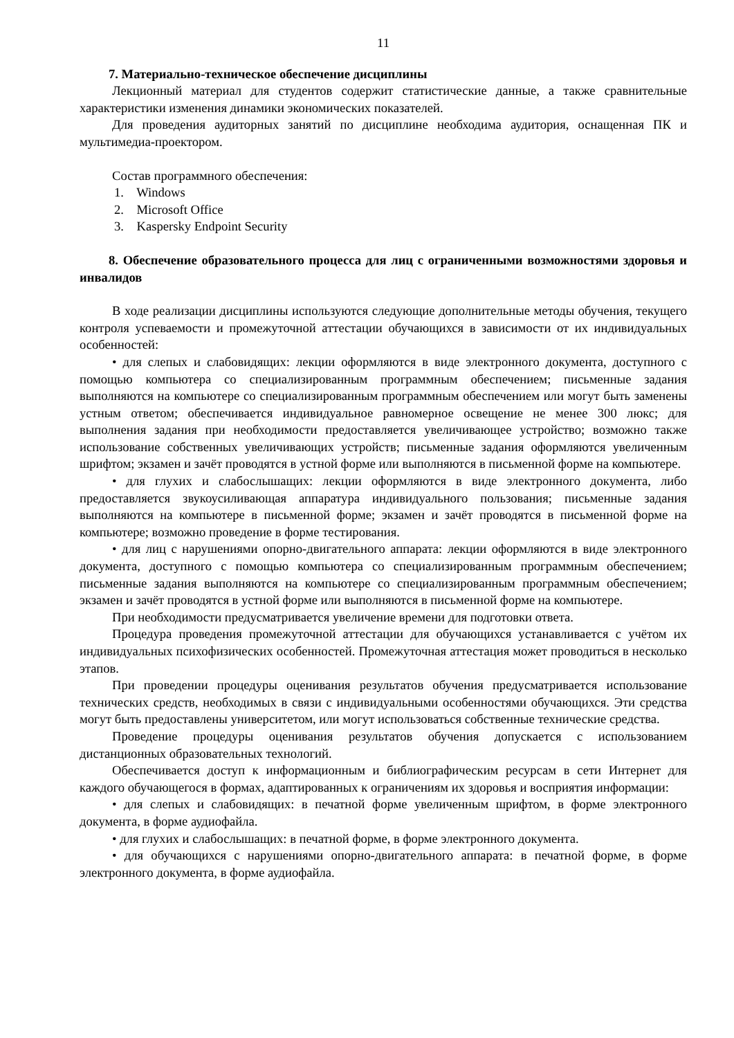11
7. Материально-техническое обеспечение дисциплины
Лекционный материал для студентов содержит статистические данные, а также сравнительные характеристики изменения динамики экономических показателей.
Для проведения аудиторных занятий по дисциплине необходима аудитория, оснащенная ПК и мультимедиа-проектором.
Состав программного обеспечения:
1. Windows
2. Microsoft Office
3. Kaspersky Endpoint Security
8. Обеспечение образовательного процесса для лиц с ограниченными возможностями здоровья и инвалидов
В ходе реализации дисциплины используются следующие дополнительные методы обучения, текущего контроля успеваемости и промежуточной аттестации обучающихся в зависимости от их индивидуальных особенностей:
• для слепых и слабовидящих: лекции оформляются в виде электронного документа, доступного с помощью компьютера со специализированным программным обеспечением; письменные задания выполняются на компьютере со специализированным программным обеспечением или могут быть заменены устным ответом; обеспечивается индивидуальное равномерное освещение не менее 300 люкс; для выполнения задания при необходимости предоставляется увеличивающее устройство; возможно также использование собственных увеличивающих устройств; письменные задания оформляются увеличенным шрифтом; экзамен и зачёт проводятся в устной форме или выполняются в письменной форме на компьютере.
• для глухих и слабослышащих: лекции оформляются в виде электронного документа, либо предоставляется звукоусиливающая аппаратура индивидуального пользования; письменные задания выполняются на компьютере в письменной форме; экзамен и зачёт проводятся в письменной форме на компьютере; возможно проведение в форме тестирования.
• для лиц с нарушениями опорно-двигательного аппарата: лекции оформляются в виде электронного документа, доступного с помощью компьютера со специализированным программным обеспечением; письменные задания выполняются на компьютере со специализированным программным обеспечением; экзамен и зачёт проводятся в устной форме или выполняются в письменной форме на компьютере.
При необходимости предусматривается увеличение времени для подготовки ответа.
Процедура проведения промежуточной аттестации для обучающихся устанавливается с учётом их индивидуальных психофизических особенностей. Промежуточная аттестация может проводиться в несколько этапов.
При проведении процедуры оценивания результатов обучения предусматривается использование технических средств, необходимых в связи с индивидуальными особенностями обучающихся. Эти средства могут быть предоставлены университетом, или могут использоваться собственные технические средства.
Проведение процедуры оценивания результатов обучения допускается с использованием дистанционных образовательных технологий.
Обеспечивается доступ к информационным и библиографическим ресурсам в сети Интернет для каждого обучающегося в формах, адаптированных к ограничениям их здоровья и восприятия информации:
• для слепых и слабовидящих: в печатной форме увеличенным шрифтом, в форме электронного документа, в форме аудиофайла.
• для глухих и слабослышащих: в печатной форме, в форме электронного документа.
• для обучающихся с нарушениями опорно-двигательного аппарата: в печатной форме, в форме электронного документа, в форме аудиофайла.